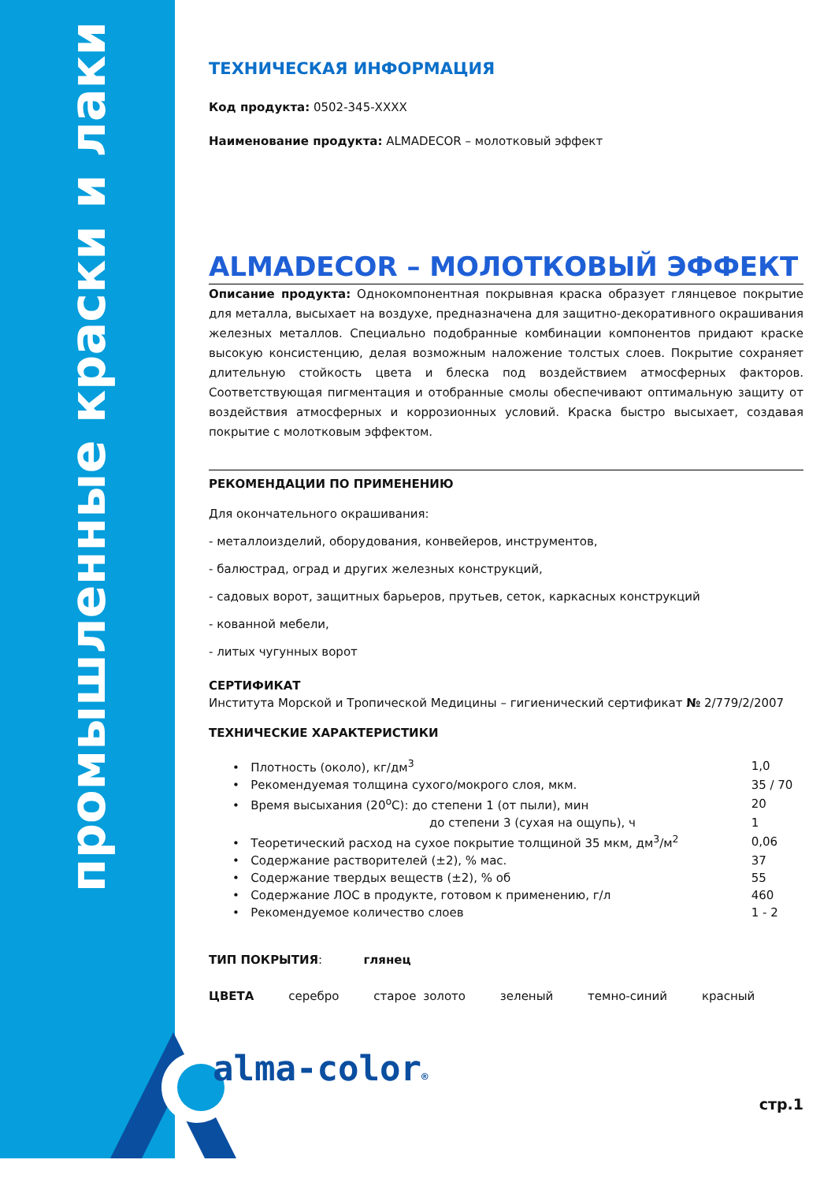промышленные краски и лаки
ТЕХНИЧЕСКАЯ ИНФОРМАЦИЯ
Код продукта: 0502-345-XXXX
Наименование продукта: ALMADECOR – молотковый эффект
ALMADECOR – МОЛОТКОВЫЙ ЭФФЕКТ
Описание продукта: Однокомпонентная покрывная краска образует глянцевое покрытие для металла, высыхает на воздухе, предназначена для защитно-декоративного окрашивания железных металлов. Специально подобранные комбинации компонентов придают краске высокую консистенцию, делая возможным наложение толстых слоев. Покрытие сохраняет длительную стойкость цвета и блеска под воздействием атмосферных факторов. Соответствующая пигментация и отобранные смолы обеспечивают оптимальную защиту от воздействия атмосферных и коррозионных условий. Краска быстро высыхает, создавая покрытие с молотковым эффектом.
РЕКОМЕНДАЦИИ ПО ПРИМЕНЕНИЮ
Для окончательного окрашивания:
- металлоизделий, оборудования, конвейеров, инструментов,
- балюстрад, оград и других железных конструкций,
- садовых ворот, защитных барьеров, прутьев, сеток, каркасных конструкций
- кованной мебели,
- литых чугунных ворот
СЕРТИФИКАТ
Института Морской и Тропической Медицины – гигиенический сертификат № 2/779/2/2007
ТЕХНИЧЕСКИЕ ХАРАКТЕРИСТИКИ
| • Плотность (около), кг/дм<sup>3</sup> | 1,0 |
| • Рекомендуемая толщина сухого/мокрого слоя, мкм. | 35 / 70 |
| • Время высыхания (20<sup>o</sup>C): до степени 1 (от пыли), мин | 20 |
| до степени 3 (сухая на ощупь), ч | 1 |
| • Теоретический расход на сухое покрытие толщиной 35 мкм, дм<sup>3</sup>/м<sup>2</sup> | 0,06 |
| • Содержание растворителей (±2), % мас. | 37 |
| • Содержание твердых веществ (±2), % об | 55 |
| • Содержание ЛОС в продукте, готовом к применению, г/л | 460 |
| • Рекомендуемое количество слоев | 1 - 2 |
ТИП ПОКРЫТИЯ: глянец
ЦВЕТА серебро старое золото зеленый темно-синий красный
alma-color®
стр.1